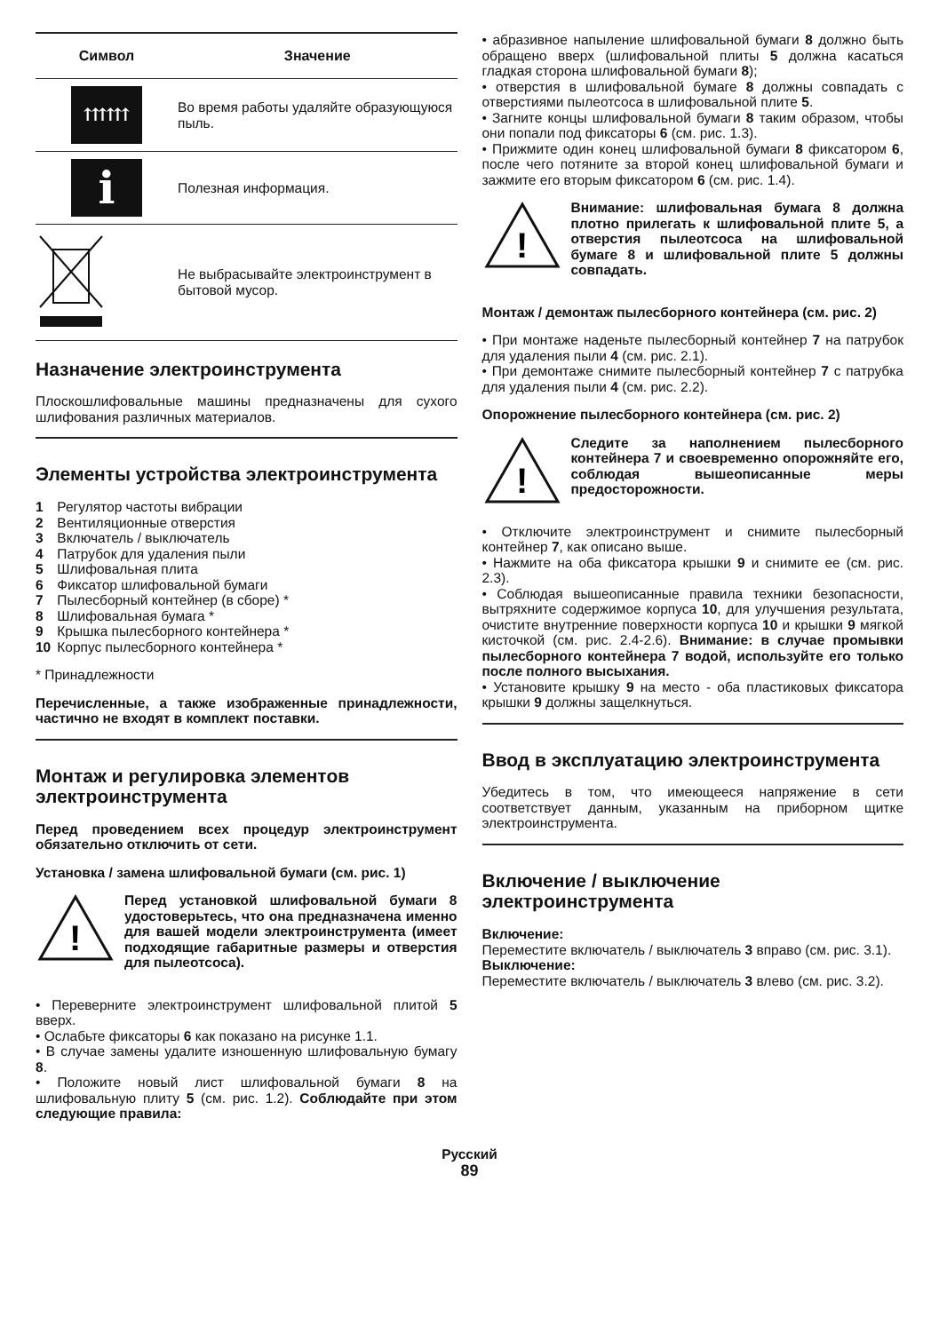| Символ | Значение |
| --- | --- |
| ⇈⇈⇈ | Во время работы удаляйте образующуюся пыль. |
| i | Полезная информация. |
| | Не выбрасывайте электроинструмент в бытовой мусор. |
Назначение электроинструмента
Плоскошлифовальные машины предназначены для сухого шлифования различных материалов.
Элементы устройства электроинструмента
1 Регулятор частоты вибрации
2 Вентиляционные отверстия
3 Включатель / выключатель
4 Патрубок для удаления пыли
5 Шлифовальная плита
6 Фиксатор шлифовальной бумаги
7 Пылесборный контейнер (в сборе) *
8 Шлифовальная бумага *
9 Крышка пылесборного контейнера *
10 Корпус пылесборного контейнера *
* Принадлежности
Перечисленные, а также изображенные принадлежности, частично не входят в комплект поставки.
Монтаж и регулировка элементов электроинструмента
Перед проведением всех процедур электроинструмент обязательно отключить от сети.
Установка / замена шлифовальной бумаги (см. рис. 1)
!
Перед установкой шлифовальной бумаги 8 удостоверьтесь, что она предназначена именно для вашей модели электроинструмента (имеет подходящие габаритные размеры и отверстия для пылеотсоса).
• Переверните электроинструмент шлифовальной плитой 5 вверх.
• Ослабьте фиксаторы 6 как показано на рисунке 1.1.
• В случае замены удалите изношенную шлифовальную бумагу 8.
• Положите новый лист шлифовальной бумаги 8 на шлифовальную плиту 5 (см. рис. 1.2). Соблюдайте при этом следующие правила:
• абразивное напыление шлифовальной бумаги 8 должно быть обращено вверх (шлифовальной плиты 5 должна касаться гладкая сторона шлифовальной бумаги 8);
• отверстия в шлифовальной бумаге 8 должны совпадать с отверстиями пылеотсоса в шлифовальной плите 5.
• Загните концы шлифовальной бумаги 8 таким образом, чтобы они попали под фиксаторы 6 (см. рис. 1.3).
• Прижмите один конец шлифовальной бумаги 8 фиксатором 6, после чего потяните за второй конец шлифовальной бумаги и зажмите его вторым фиксатором 6 (см. рис. 1.4).
!
Внимание: шлифовальная бумага 8 должна плотно прилегать к шлифовальной плите 5, а отверстия пылеотсоса на шлифовальной бумаге 8 и шлифовальной плите 5 должны совпадать.
Монтаж / демонтаж пылесборного контейнера (см. рис. 2)
• При монтаже наденьте пылесборный контейнер 7 на патрубок для удаления пыли 4 (см. рис. 2.1).
• При демонтаже снимите пылесборный контейнер 7 с патрубка для удаления пыли 4 (см. рис. 2.2).
Опорожнение пылесборного контейнера (см. рис. 2)
!
Следите за наполнением пылесборного контейнера 7 и своевременно опорожняйте его, соблюдая вышеописанные меры предосторожности.
• Отключите электроинструмент и снимите пылесборный контейнер 7, как описано выше.
• Нажмите на оба фиксатора крышки 9 и снимите ее (см. рис. 2.3).
• Соблюдая вышеописанные правила техники безопасности, вытряхните содержимое корпуса 10, для улучшения результата, очистите внутренние поверхности корпуса 10 и крышки 9 мягкой кисточкой (см. рис. 2.4-2.6). Внимание: в случае промывки пылесборного контейнера 7 водой, используйте его только после полного высыхания.
• Установите крышку 9 на место - оба пластиковых фиксатора крышки 9 должны защелкнуться.
Ввод в эксплуатацию электроинструмента
Убедитесь в том, что имеющееся напряжение в сети соответствует данным, указанным на приборном щитке электроинструмента.
Включение / выключение электроинструмента
Включение:
Переместите включатель / выключатель 3 вправо (см. рис. 3.1).
Выключение:
Переместите включатель / выключатель 3 влево (см. рис. 3.2).
Русский
89